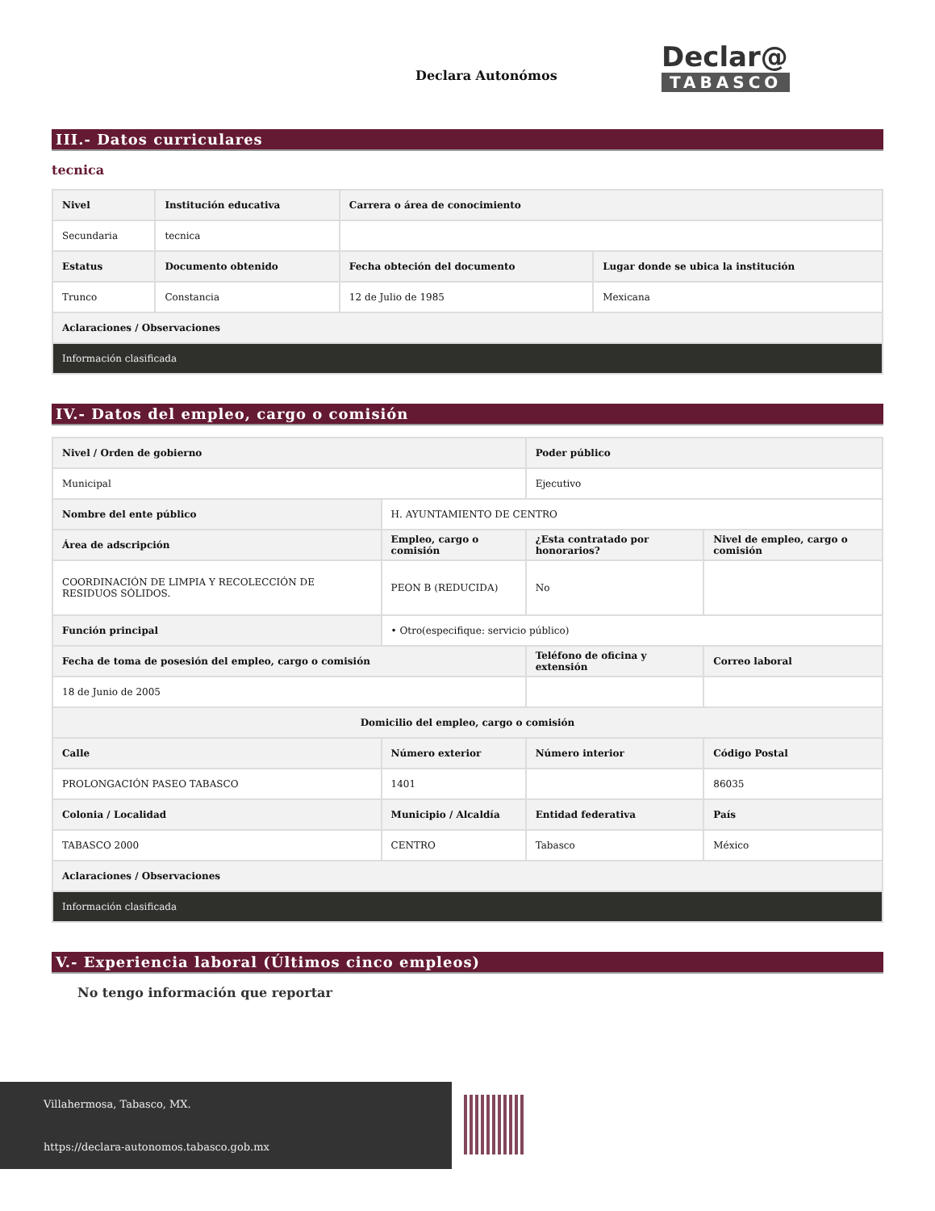Declara Autonómos
Declar@
TABASCO
III.- Datos curriculares
tecnica
| Nivel | Institución educativa | Carrera o área de conocimiento | |
| --- | --- | --- | --- |
| Secundaria | tecnica | | |
| Estatus | Documento obtenido | Fecha obteción del documento | Lugar donde se ubica la institución |
| Trunco | Constancia | 12 de Julio de 1985 | Mexicana |
| Aclaraciones / Observaciones | | | |
| Información clasificada | | | |
IV.- Datos del empleo, cargo o comisión
| Nivel / Orden de gobierno | | Poder público | |
| --- | --- | --- | --- |
| Municipal | | Ejecutivo | |
| Nombre del ente público | H. AYUNTAMIENTO DE CENTRO | | |
| Área de adscripción | Empleo, cargo o comisión | ¿Esta contratado por honorarios? | Nivel de empleo, cargo o comisión |
| COORDINACIÓN DE LIMPIA Y RECOLECCIÓN DE RESIDUOS SÓLIDOS. | PEON B (REDUCIDA) | No | |
| Función principal | • Otro(especifique: servicio público) | | |
| Fecha de toma de posesión del empleo, cargo o comisión | | Teléfono de oficina y extensión | Correo laboral |
| 18 de Junio de 2005 | | | |
| Domicilio del empleo, cargo o comisión | | | |
| Calle | Número exterior | Número interior | Código Postal |
| PROLONGACIÓN PASEO TABASCO | 1401 | | 86035 |
| Colonia / Localidad | Municipio / Alcaldía | Entidad federativa | País |
| TABASCO 2000 | CENTRO | Tabasco | México |
| Aclaraciones / Observaciones | | | |
| Información clasificada | | | |
V.- Experiencia laboral (Últimos cinco empleos)
No tengo información que reportar
Villahermosa, Tabasco, MX.
https://declara-autonomos.tabasco.gob.mx